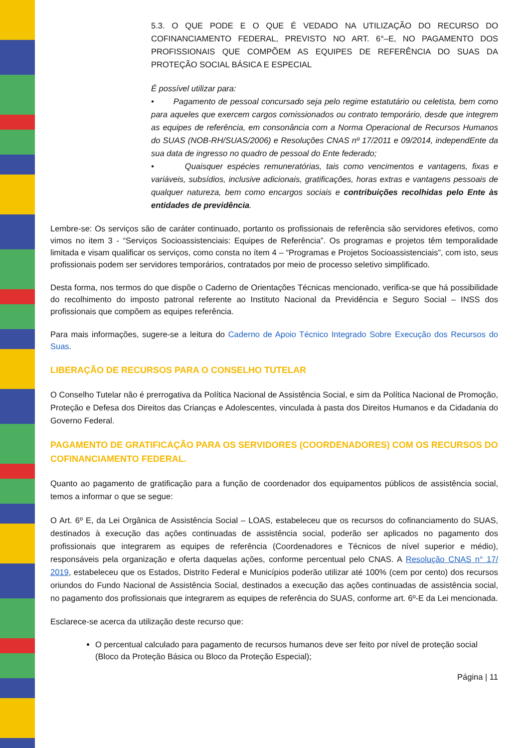5.3. O QUE PODE E O QUE É VEDADO NA UTILIZAÇÃO DO RECURSO DO COFINANCIAMENTO FEDERAL, PREVISTO NO ART. 6°–E, NO PAGAMENTO DOS PROFISSIONAIS QUE COMPÕEM AS EQUIPES DE REFERÊNCIA DO SUAS DA PROTEÇÃO SOCIAL BÁSICA E ESPECIAL
É possível utilizar para:
• Pagamento de pessoal concursado seja pelo regime estatutário ou celetista, bem como para aqueles que exercem cargos comissionados ou contrato temporário, desde que integrem as equipes de referência, em consonância com a Norma Operacional de Recursos Humanos do SUAS (NOB-RH/SUAS/2006) e Resoluções CNAS nº 17/2011 e 09/2014, independEnte da sua data de ingresso no quadro de pessoal do Ente federado;
• Quaisquer espécies remuneratórias, tais como vencimentos e vantagens, fixas e variáveis, subsídios, inclusive adicionais, gratificações, horas extras e vantagens pessoais de qualquer natureza, bem como encargos sociais e contribuições recolhidas pelo Ente às entidades de previdência.
Lembre-se: Os serviços são de caráter continuado, portanto os profissionais de referência são servidores efetivos, como vimos no item 3 - “Serviços Socioassistenciais: Equipes de Referência”. Os programas e projetos têm temporalidade limitada e visam qualificar os serviços, como consta no ítem 4 – “Programas e Projetos Socioassistenciais”, com isto, seus profissionais podem ser servidores temporários, contratados por meio de processo seletivo simplificado.
Desta forma, nos termos do que dispõe o Caderno de Orientações Técnicas mencionado, verifica-se que há possibilidade do recolhimento do imposto patronal referente ao Instituto Nacional da Previdência e Seguro Social – INSS dos profissionais que compõem as equipes referência.
Para mais informações, sugere-se a leitura do Caderno de Apoio Técnico Integrado Sobre Execução dos Recursos do Suas.
LIBERAÇÃO DE RECURSOS PARA O CONSELHO TUTELAR
O Conselho Tutelar não é prerrogativa da Política Nacional de Assistência Social, e sim da Política Nacional de Promoção, Proteção e Defesa dos Direitos das Crianças e Adolescentes, vinculada à pasta dos Direitos Humanos e da Cidadania do Governo Federal.
PAGAMENTO DE GRATIFICAÇÃO PARA OS SERVIDORES (COORDENADORES) COM OS RECURSOS DO COFINANCIAMENTO FEDERAL.
Quanto ao pagamento de gratificação para a função de coordenador dos equipamentos públicos de assistência social, temos a informar o que se segue:
O Art. 6º E, da Lei Orgânica de Assistência Social – LOAS, estabeleceu que os recursos do cofinanciamento do SUAS, destinados à execução das ações continuadas de assistência social, poderão ser aplicados no pagamento dos profissionais que integrarem as equipes de referência (Coordenadores e Técnicos de nível superior e médio), responsáveis pela organização e oferta daquelas ações, conforme percentual pelo CNAS. A Resolução CNAS n° 17/ 2019, estabeleceu que os Estados, Distrito Federal e Municípios poderão utilizar até 100% (cem por cento) dos recursos oriundos do Fundo Nacional de Assistência Social, destinados a execução das ações continuadas de assistência social, no pagamento dos profissionais que integrarem as equipes de referência do SUAS, conforme art. 6º-E da Lei mencionada.
Esclarece-se acerca da utilização deste recurso que:
O percentual calculado para pagamento de recursos humanos deve ser feito por nível de proteção social (Bloco da Proteção Básica ou Bloco da Proteção Especial);
Página | 11